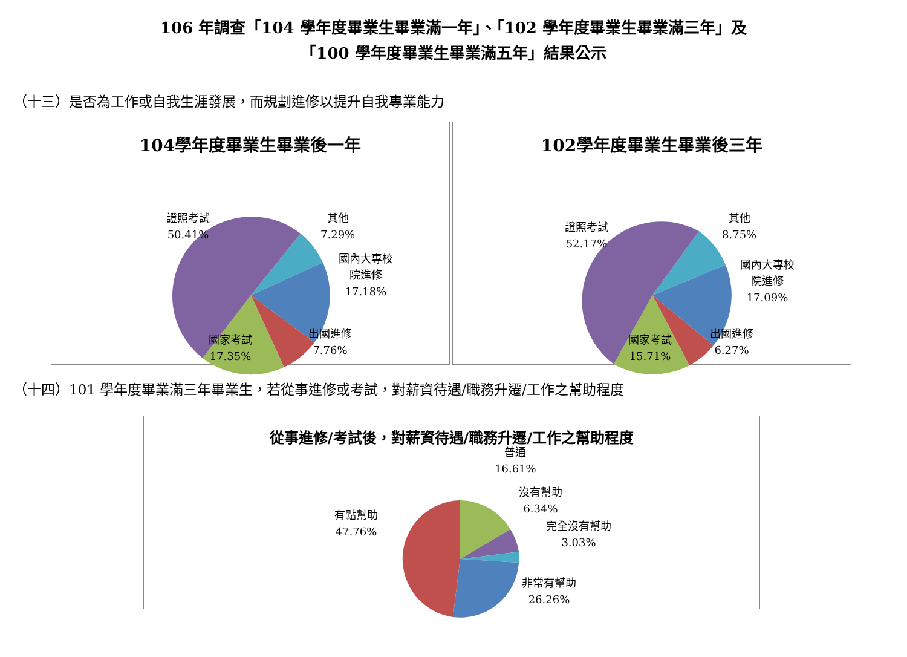106 年調查「104 學年度畢業生畢業滿一年」、「102 學年度畢業生畢業滿三年」及
「100 學年度畢業生畢業滿五年」結果公示
（十三）是否為工作或自我生涯發展，而規劃進修以提升自我專業能力
104學年度畢業生畢業後一年
證照考試
50.41%
其他
7.29%
國內大專校
院進修
17.18%
出國進修
7.76%
國家考試
17.35%
102學年度畢業生畢業後三年
證照考試
52.17%
其他
8.75%
國內大專校
院進修
17.09%
出國進修
6.27%
國家考試
15.71%
（十四）101 學年度畢業滿三年畢業生，若從事進修或考試，對薪資待遇/職務升遷/工作之幫助程度
從事進修/考試後，對薪資待遇/職務升遷/工作之幫助程度
普通
16.61%
沒有幫助
6.34%
完全沒有幫助
3.03%
非常有幫助
26.26%
有點幫助
47.76%